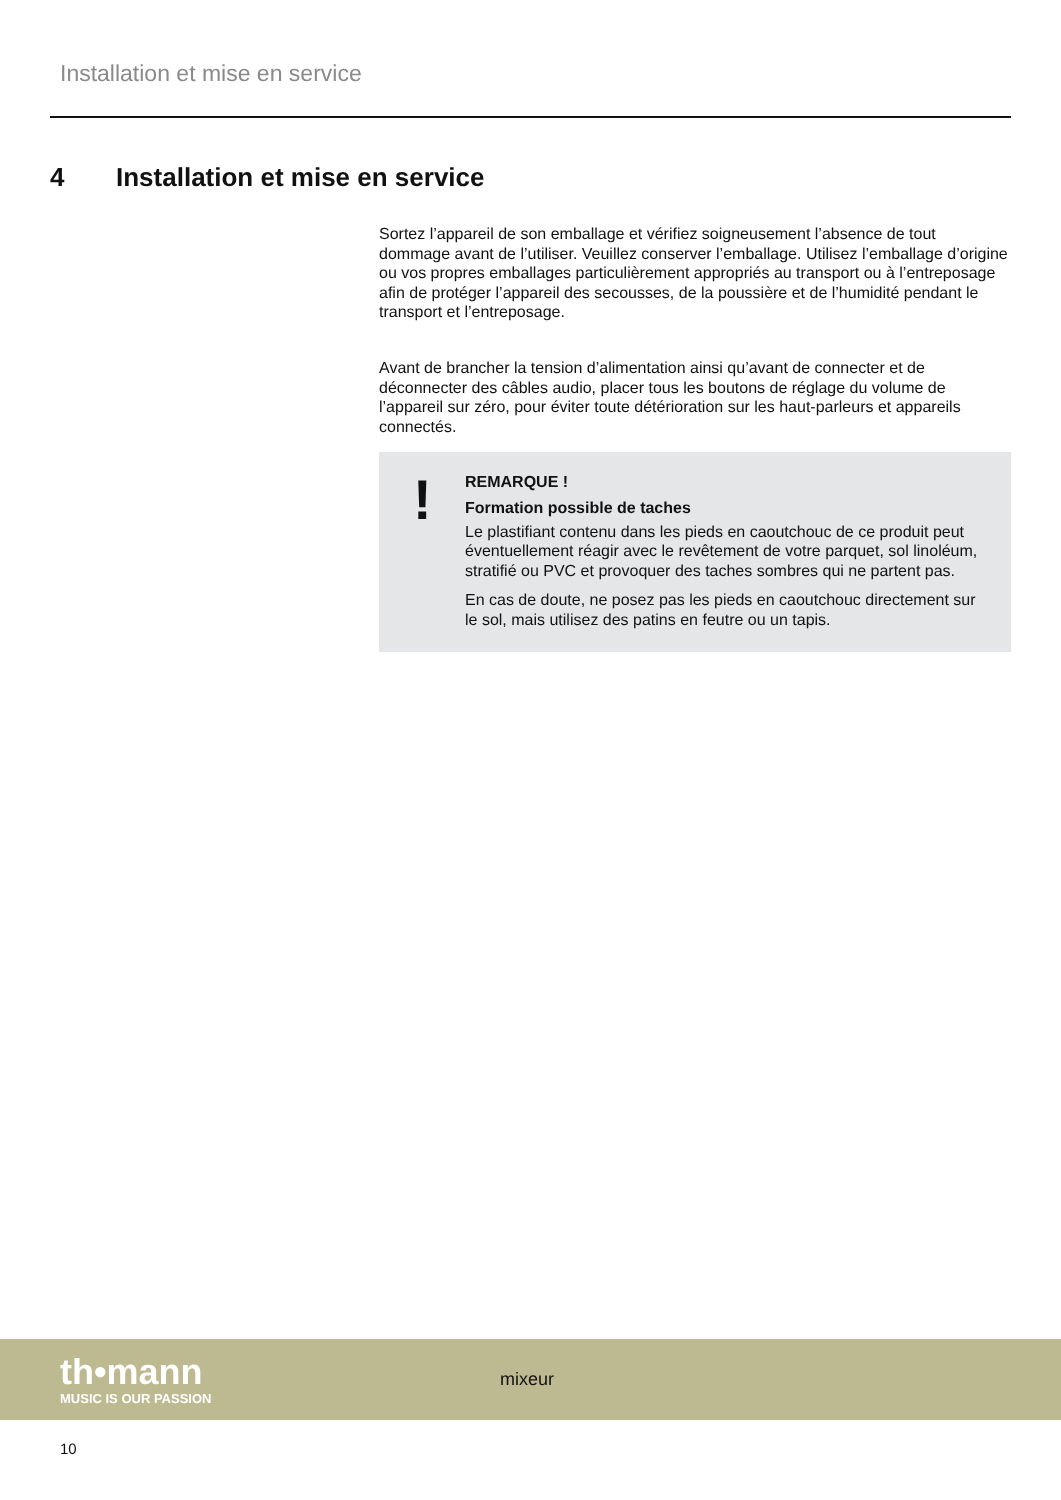Installation et mise en service
4 Installation et mise en service
Sortez l’appareil de son emballage et vérifiez soigneusement l’absence de tout dommage avant de l’utiliser. Veuillez conserver l’emballage. Utilisez l’emballage d’origine ou vos propres emballages particulièrement appropriés au transport ou à l’entreposage afin de protéger l’appareil des secousses, de la poussière et de l’humidité pendant le transport et l’entreposage.
Avant de brancher la tension d’alimentation ainsi qu’avant de connecter et de déconnecter des câbles audio, placer tous les boutons de réglage du volume de l’appareil sur zéro, pour éviter toute détérioration sur les haut-parleurs et appareils connectés.
!
REMARQUE !
Formation possible de taches
Le plastifiant contenu dans les pieds en caoutchouc de ce produit peut éventuellement réagir avec le revêtement de votre parquet, sol linoléum, stratifié ou PVC et provoquer des taches sombres qui ne partent pas.
En cas de doute, ne posez pas les pieds en caoutchouc directement sur le sol, mais utilisez des patins en feutre ou un tapis.
th•mann
MUSIC IS OUR PASSION
mixeur
10